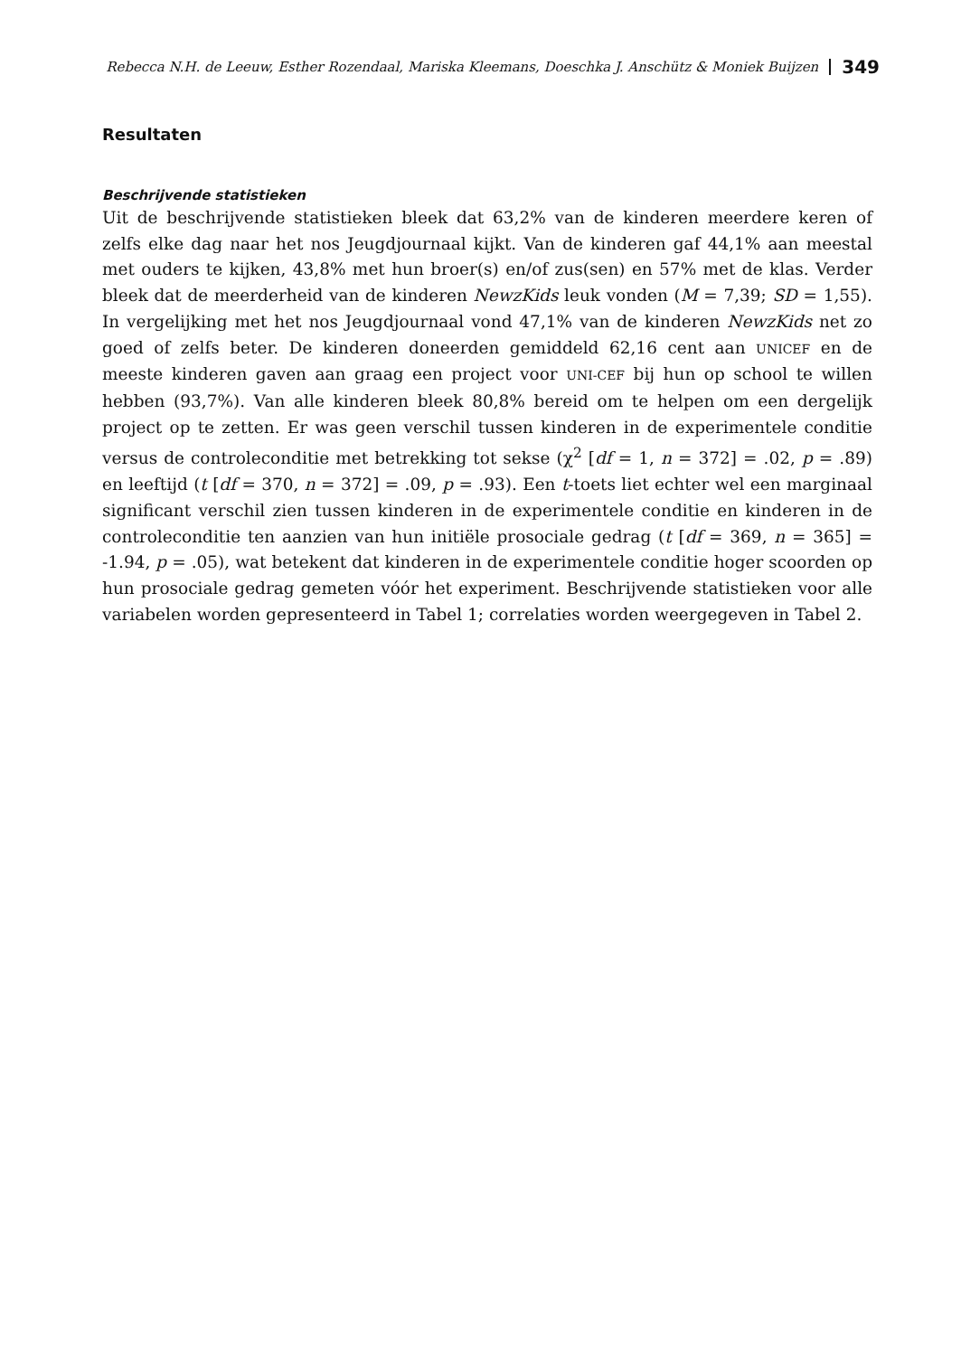Rebecca N.H. de Leeuw, Esther Rozendaal, Mariska Kleemans, Doeschka J. Anschütz & Moniek Buijzen 349
Resultaten
Beschrijvende statistieken
Uit de beschrijvende statistieken bleek dat 63,2% van de kinderen meerdere keren of zelfs elke dag naar het nos Jeugdjournaal kijkt. Van de kinderen gaf 44,1% aan meestal met ouders te kijken, 43,8% met hun broer(s) en/of zus(sen) en 57% met de klas. Verder bleek dat de meerderheid van de kinderen NewzKids leuk vonden (M = 7,39; SD = 1,55). In vergelijking met het nos Jeugdjournaal vond 47,1% van de kinderen NewzKids net zo goed of zelfs beter. De kinderen doneerden gemiddeld 62,16 cent aan UNICEF en de meeste kinderen gaven aan graag een project voor UNI-CEF bij hun op school te willen hebben (93,7%). Van alle kinderen bleek 80,8% bereid om te helpen om een dergelijk project op te zetten. Er was geen verschil tussen kinderen in de experimentele conditie versus de controleconditie met betrekking tot sekse (χ<sup>2</sup> [df = 1, n = 372] = .02, p = .89) en leeftijd (t [df = 370, n = 372] = .09, p = .93). Een t-toets liet echter wel een marginaal significant verschil zien tussen kinderen in de experimentele conditie en kinderen in de controleconditie ten aanzien van hun initiële prosociale gedrag (t [df = 369, n = 365] = -1.94, p = .05), wat betekent dat kinderen in de experimentele conditie hoger scoorden op hun prosociale gedrag gemeten vóór het experiment. Beschrijvende statistieken voor alle variabelen worden gepresenteerd in Tabel 1; correlaties worden weergegeven in Tabel 2.